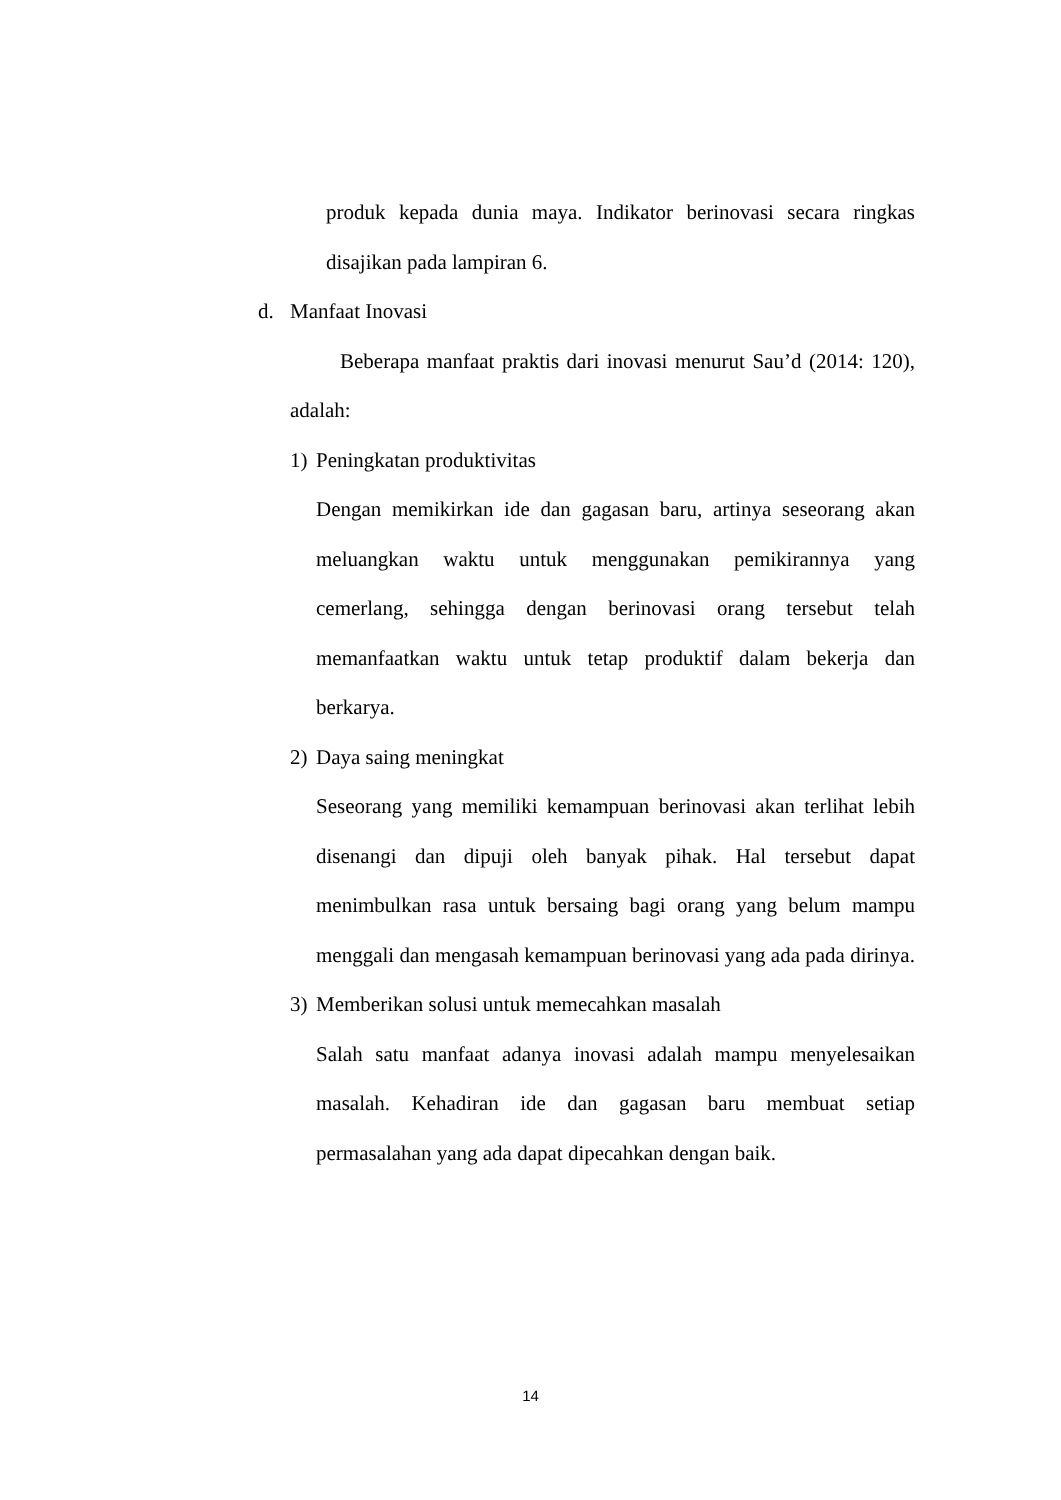produk kepada dunia maya. Indikator berinovasi secara ringkas disajikan pada lampiran 6.
d. Manfaat Inovasi
Beberapa manfaat praktis dari inovasi menurut Sau’d (2014: 120), adalah:
1) Peningkatan produktivitas
Dengan memikirkan ide dan gagasan baru, artinya seseorang akan meluangkan waktu untuk menggunakan pemikirannya yang cemerlang, sehingga dengan berinovasi orang tersebut telah memanfaatkan waktu untuk tetap produktif dalam bekerja dan berkarya.
2) Daya saing meningkat
Seseorang yang memiliki kemampuan berinovasi akan terlihat lebih disenangi dan dipuji oleh banyak pihak. Hal tersebut dapat menimbulkan rasa untuk bersaing bagi orang yang belum mampu menggali dan mengasah kemampuan berinovasi yang ada pada dirinya.
3) Memberikan solusi untuk memecahkan masalah
Salah satu manfaat adanya inovasi adalah mampu menyelesaikan masalah. Kehadiran ide dan gagasan baru membuat setiap permasalahan yang ada dapat dipecahkan dengan baik.
14